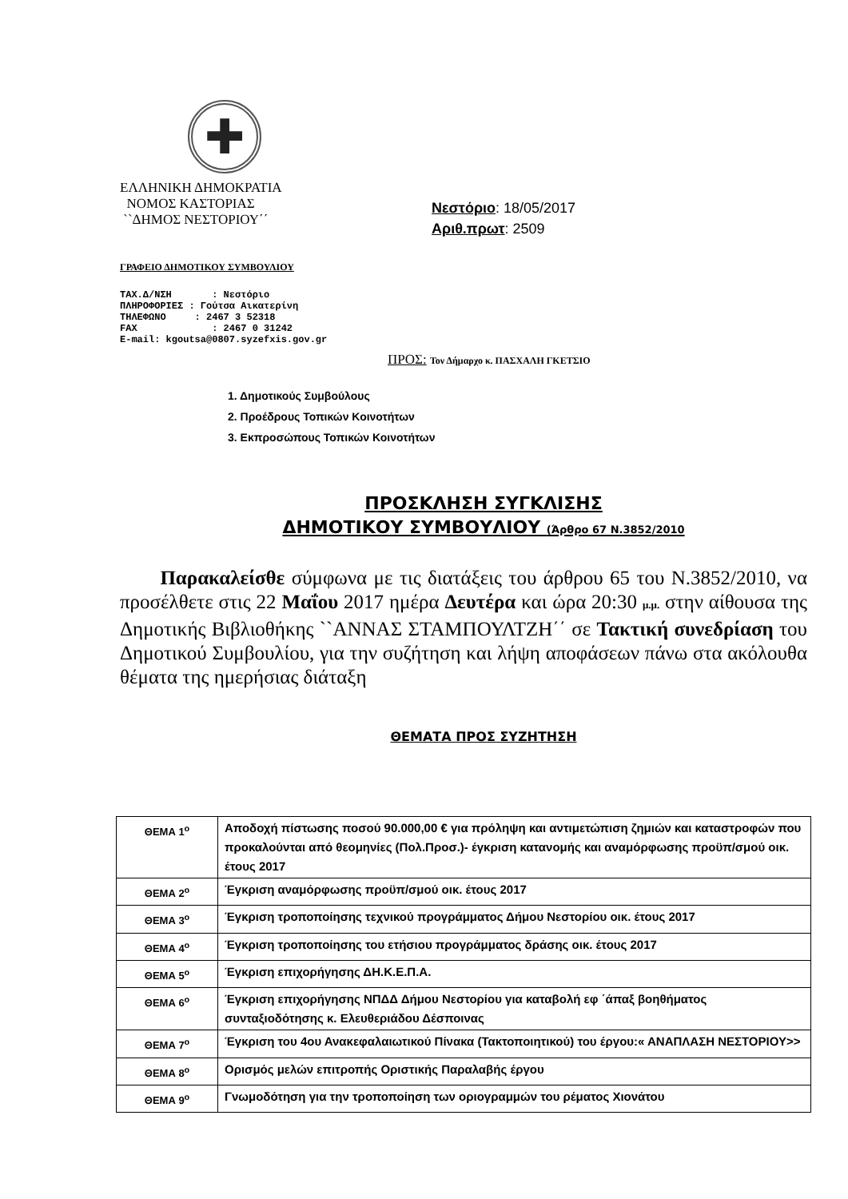✚
ΕΛΛΗΝΙΚΗ ΔΗΜΟΚΡΑΤΙΑ
ΝΟΜΟΣ ΚΑΣΤΟΡΙΑΣ
``ΔΗΜΟΣ ΝΕΣΤΟΡΙΟΥ΄΄
Νεστόριο: 18/05/2017
Αριθ.πρωτ: 2509
ΓΡΑΦΕΙΟ ΔΗΜΟΤΙΚΟΥ ΣΥΜΒΟΥΛΙΟΥ
ΤΑΧ.Δ/ΝΣΗ : Νεστόριο ΠΛΗΡΟΦΟΡΙΕΣ : Γούτσα Αικατερίνη ΤΗΛΕΦΩΝΟ : 2467 3 52318 FAX : 2467 0 31242 E-mail: kgoutsa@0807.syzefxis.gov.gr
ΠΡΟΣ: Τον Δήμαρχο κ. ΠΑΣΧΑΛΗ ΓΚΕΤΣΙΟ
1. Δημοτικούς Συμβούλους
2. Προέδρους Τοπικών Κοινοτήτων
3. Εκπροσώπους Τοπικών Κοινοτήτων
ΠΡΟΣΚΛΗΣΗ ΣΥΓΚΛΙΣΗΣ
ΔΗΜΟΤΙΚΟΥ ΣΥΜΒΟΥΛΙΟΥ (Άρθρο 67 Ν.3852/2010
Παρακαλείσθε σύμφωνα με τις διατάξεις του άρθρου 65 του Ν.3852/2010, να προσέλθετε στις 22 Μαΐου 2017 ημέρα Δευτέρα και ώρα 20:30 μ.μ. στην αίθουσα της Δημοτικής Βιβλιοθήκης ``ΑΝΝΑΣ ΣΤΑΜΠΟΥΛΤΖΗ΄΄ σε Τακτική συνεδρίαση του Δημοτικού Συμβουλίου, για την συζήτηση και λήψη αποφάσεων πάνω στα ακόλουθα θέματα της ημερήσιας διάταξη
ΘΕΜΑΤΑ ΠΡΟΣ ΣΥΖΗΤΗΣΗ
| ΘΕΜΑ 1<sup>ο</sup> | Αποδοχή πίστωσης ποσού 90.000,00 € για πρόληψη και αντιμετώπιση ζημιών και καταστροφών που προκαλούνται από θεομηνίες (Πολ.Προσ.)- έγκριση κατανομής και αναμόρφωσης προϋπ/σμού οικ. έτους 2017 |
| ΘΕΜΑ 2<sup>ο</sup> | Έγκριση αναμόρφωσης προϋπ/σμού οικ. έτους 2017 |
| ΘΕΜΑ 3<sup>ο</sup> | Έγκριση τροποποίησης τεχνικού προγράμματος Δήμου Νεστορίου οικ. έτους 2017 |
| ΘΕΜΑ 4<sup>ο</sup> | Έγκριση τροποποίησης του ετήσιου προγράμματος δράσης οικ. έτους 2017 |
| ΘΕΜΑ 5<sup>ο</sup> | Έγκριση επιχορήγησης ΔΗ.Κ.Ε.Π.Α. |
| ΘΕΜΑ 6<sup>ο</sup> | Έγκριση επιχορήγησης ΝΠΔΔ Δήμου Νεστορίου για καταβολή εφ ΄άπαξ βοηθήματος συνταξιοδότησης κ. Ελευθεριάδου Δέσποινας |
| ΘΕΜΑ 7<sup>ο</sup> | Έγκριση του 4ου Ανακεφαλαιωτικού Πίνακα (Τακτοποιητικού) του έργου:« ΑΝΑΠΛΑΣΗ ΝΕΣΤΟΡΙΟΥ>> |
| ΘΕΜΑ 8<sup>ο</sup> | Ορισμός μελών επιτροπής Οριστικής Παραλαβής έργου |
| ΘΕΜΑ 9<sup>ο</sup> | Γνωμοδότηση για την τροποποίηση των οριογραμμών του ρέματος Χιονάτου |